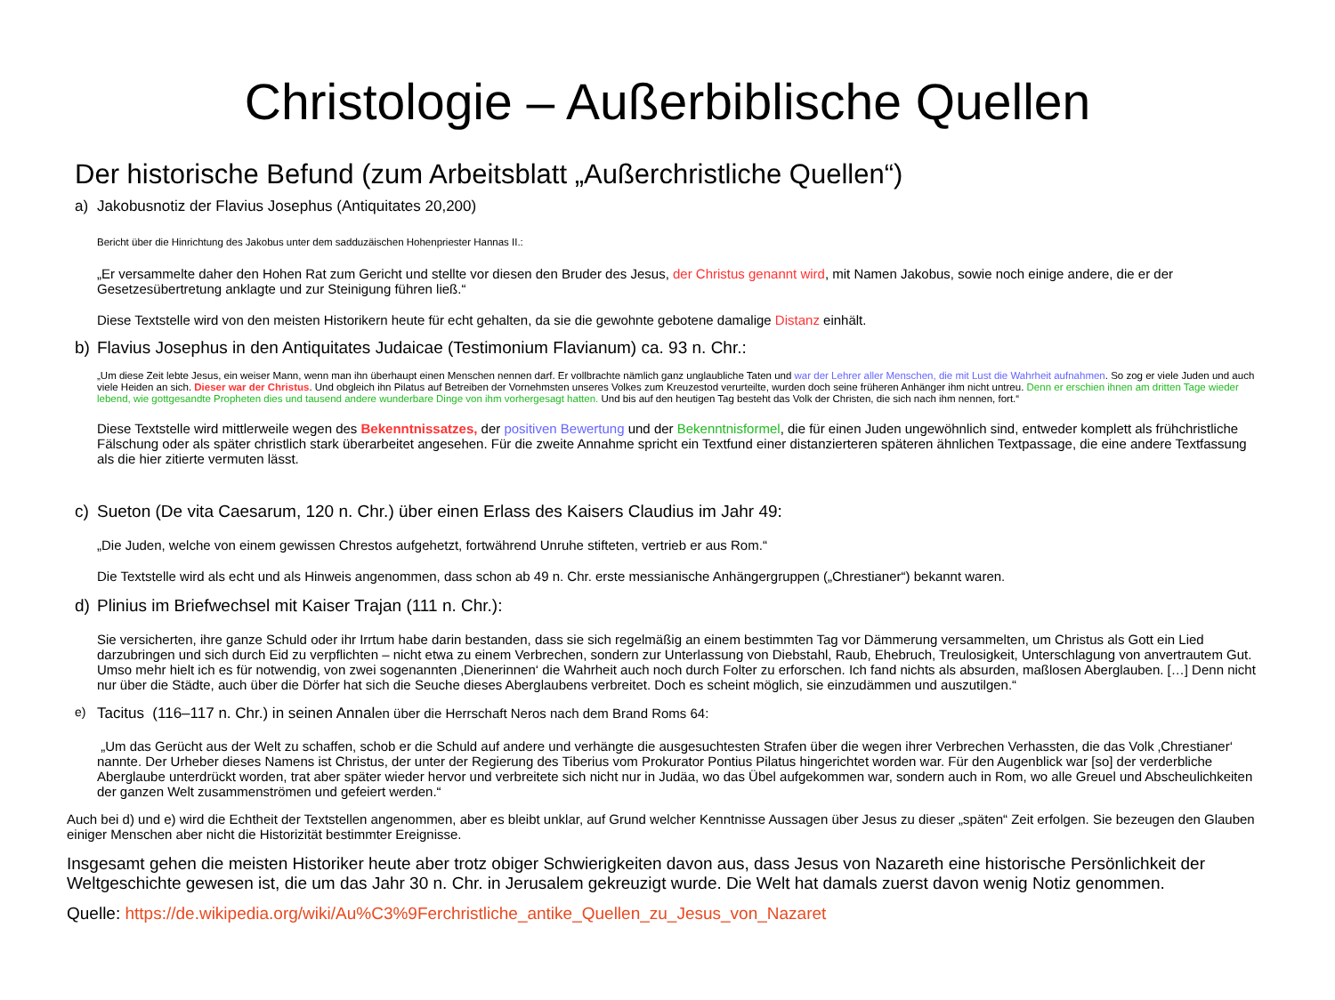Christologie – Außerbiblische Quellen
Der historische Befund (zum Arbeitsblatt „Außerchristliche Quellen“)
a) Jakobusnotiz der Flavius Josephus (Antiquitates 20,200)
Bericht über die Hinrichtung des Jakobus unter dem sadduzäischen Hohenpriester Hannas II.:
„Er versammelte daher den Hohen Rat zum Gericht und stellte vor diesen den Bruder des Jesus, der Christus genannt wird, mit Namen Jakobus, sowie noch einige andere, die er der Gesetzesübertretung anklagte und zur Steinigung führen ließ.“
Diese Textstelle wird von den meisten Historikern heute für echt gehalten, da sie die gewohnte gebotene damalige Distanz einhält.
b) Flavius Josephus in den Antiquitates Judaicae (Testimonium Flavianum) ca. 93 n. Chr.:
„Um diese Zeit lebte Jesus, ein weiser Mann, wenn man ihn überhaupt einen Menschen nennen darf. Er vollbrachte nämlich ganz unglaubliche Taten und war der Lehrer aller Menschen, die mit Lust die Wahrheit aufnahmen. So zog er viele Juden und auch viele Heiden an sich. Dieser war der Christus. Und obgleich ihn Pilatus auf Betreiben der Vornehmsten unseres Volkes zum Kreuzestod verurteilte, wurden doch seine früheren Anhänger ihm nicht untreu. Denn er erschien ihnen am dritten Tage wieder lebend, wie gottgesandte Propheten dies und tausend andere wunderbare Dinge von ihm vorhergesagt hatten. Und bis auf den heutigen Tag besteht das Volk der Christen, die sich nach ihm nennen, fort.“
Diese Textstelle wird mittlerweile wegen des Bekenntnissatzes, der positiven Bewertung und der Bekenntnisformel, die für einen Juden ungewöhnlich sind, entweder komplett als frühchristliche Fälschung oder als später christlich stark überarbeitet angesehen. Für die zweite Annahme spricht ein Textfund einer distanzierteren späteren ähnlichen Textpassage, die eine andere Textfassung als die hier zitierte vermuten lässt.
c) Sueton (De vita Caesarum, 120 n. Chr.) über einen Erlass des Kaisers Claudius im Jahr 49:
„Die Juden, welche von einem gewissen Chrestos aufgehetzt, fortwährend Unruhe stifteten, vertrieb er aus Rom.“
Die Textstelle wird als echt und als Hinweis angenommen, dass schon ab 49 n. Chr. erste messianische Anhängergruppen („Chrestianer“) bekannt waren.
d) Plinius im Briefwechsel mit Kaiser Trajan (111 n. Chr.):
Sie versicherten, ihre ganze Schuld oder ihr Irrtum habe darin bestanden, dass sie sich regelmäßig an einem bestimmten Tag vor Dämmerung versammelten, um Christus als Gott ein Lied darzubringen und sich durch Eid zu verpflichten – nicht etwa zu einem Verbrechen, sondern zur Unterlassung von Diebstahl, Raub, Ehebruch, Treulosigkeit, Unterschlagung von anvertrautem Gut. Umso mehr hielt ich es für notwendig, von zwei sogenannten ‚Dienerinnen‘ die Wahrheit auch noch durch Folter zu erforschen. Ich fand nichts als absurden, maßlosen Aberglauben. […] Denn nicht nur über die Städte, auch über die Dörfer hat sich die Seuche dieses Aberglaubens verbreitet. Doch es scheint möglich, sie einzudämmen und auszutilgen.“
e) Tacitus (116–117 n. Chr.) in seinen Annalen über die Herrschaft Neros nach dem Brand Roms 64:
„Um das Gerücht aus der Welt zu schaffen, schob er die Schuld auf andere und verhängte die ausgesuchtesten Strafen über die wegen ihrer Verbrechen Verhassten, die das Volk ‚Chrestianer‘ nannte. Der Urheber dieses Namens ist Christus, der unter der Regierung des Tiberius vom Prokurator Pontius Pilatus hingerichtet worden war. Für den Augenblick war [so] der verderbliche Aberglaube unterdrückt worden, trat aber später wieder hervor und verbreitete sich nicht nur in Judäa, wo das Übel aufgekommen war, sondern auch in Rom, wo alle Greuel und Abscheulichkeiten der ganzen Welt zusammenströmen und gefeiert werden.“
Auch bei d) und e) wird die Echtheit der Textstellen angenommen, aber es bleibt unklar, auf Grund welcher Kenntnisse Aussagen über Jesus zu dieser „späten“ Zeit erfolgen. Sie bezeugen den Glauben einiger Menschen aber nicht die Historizität bestimmter Ereignisse.
Insgesamt gehen die meisten Historiker heute aber trotz obiger Schwierigkeiten davon aus, dass Jesus von Nazareth eine historische Persönlichkeit der Weltgeschichte gewesen ist, die um das Jahr 30 n. Chr. in Jerusalem gekreuzigt wurde. Die Welt hat damals zuerst davon wenig Notiz genommen.
Quelle: https://de.wikipedia.org/wiki/Au%C3%9Ferchristliche_antike_Quellen_zu_Jesus_von_Nazaret